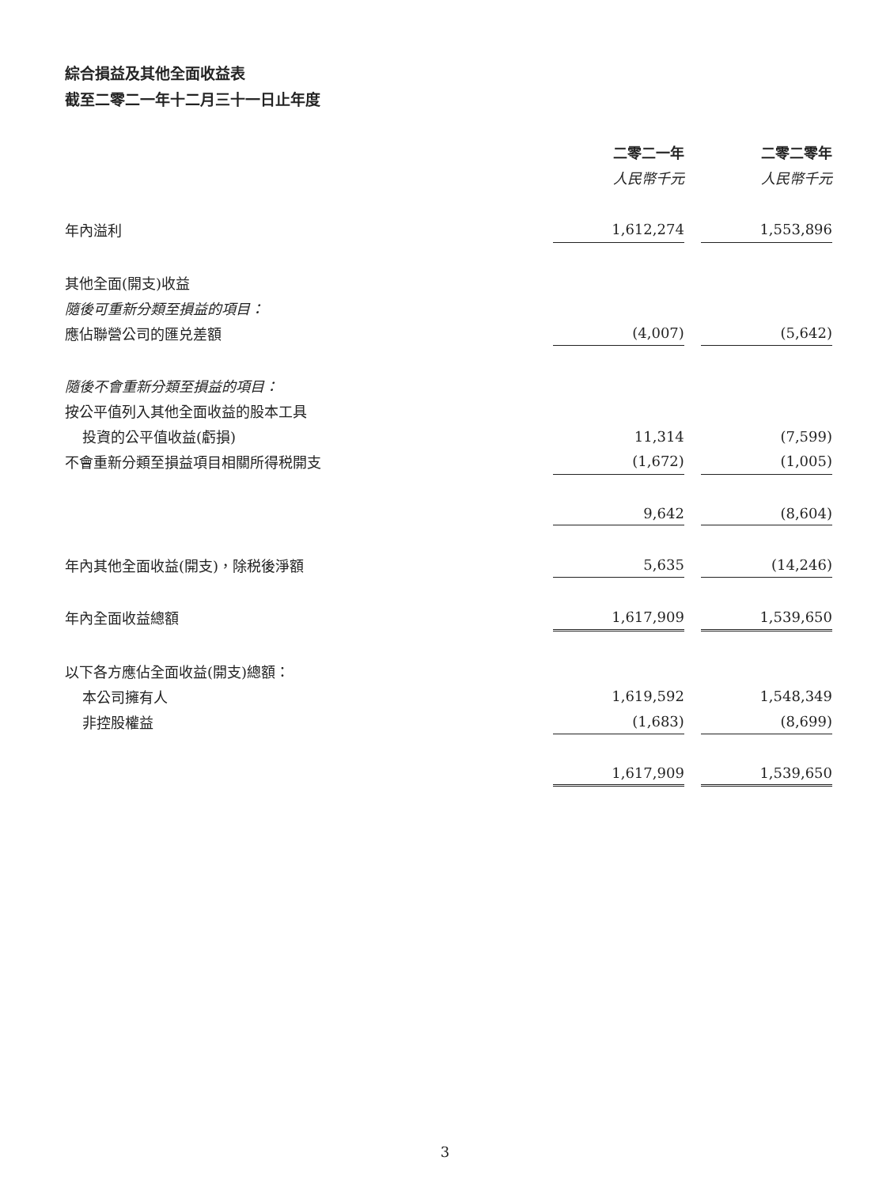綜合損益及其他全面收益表
截至二零二一年十二月三十一日止年度
| | 二零二一年 | | 二零二零年 |
| | 人民幣千元 | | 人民幣千元 |
| 年內溢利 | 1,612,274 | | 1,553,896 |
| 其他全面(開支)收益 | | | |
| 隨後可重新分類至損益的項目： | | | |
| 應佔聯營公司的匯兑差額 | (4,007) | | (5,642) |
| 隨後不會重新分類至損益的項目： | | | |
| 按公平值列入其他全面收益的股本工具 | | | |
| 投資的公平值收益(虧損) | 11,314 | | (7,599) |
| 不會重新分類至損益項目相關所得税開支 | (1,672) | | (1,005) |
| | 9,642 | | (8,604) |
| 年內其他全面收益(開支)，除税後淨額 | 5,635 | | (14,246) |
| 年內全面收益總額 | 1,617,909 | | 1,539,650 |
| 以下各方應佔全面收益(開支)總額： | | | |
| 本公司擁有人 | 1,619,592 | | 1,548,349 |
| 非控股權益 | (1,683) | | (8,699) |
| | 1,617,909 | | 1,539,650 |
3